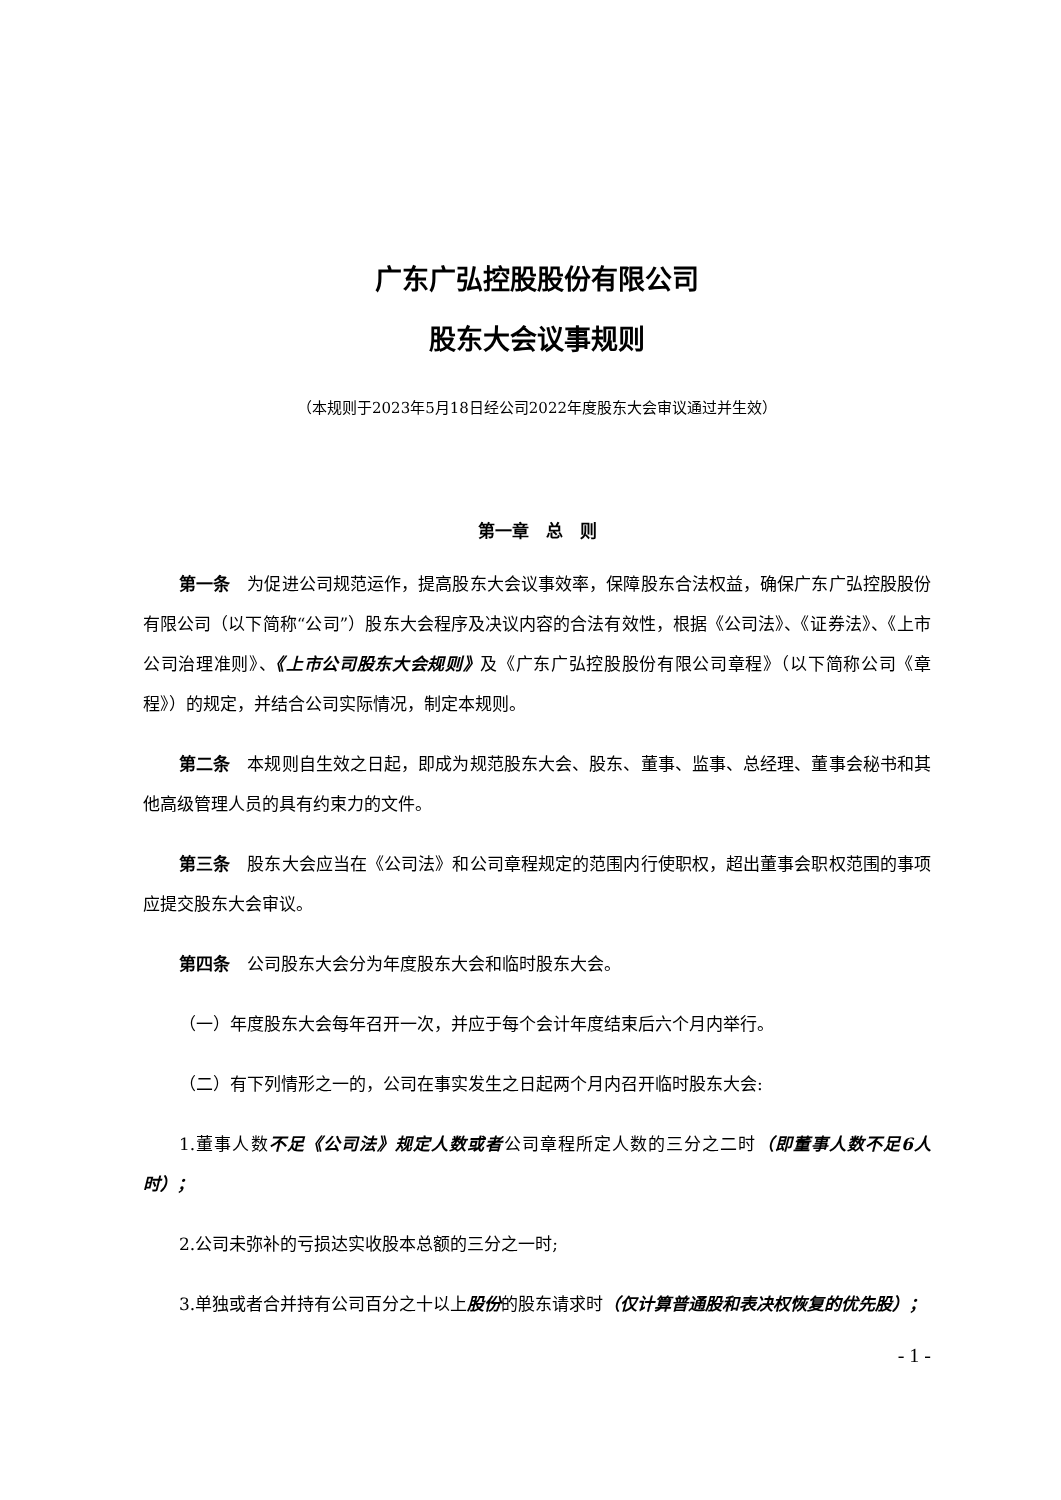广东广弘控股股份有限公司
股东大会议事规则
（本规则于2023年5月18日经公司2022年度股东大会审议通过并生效）
第一章　总　则
第一条　为促进公司规范运作，提高股东大会议事效率，保障股东合法权益，确保广东广弘控股股份有限公司（以下简称“公司”）股东大会程序及决议内容的合法有效性，根据《公司法》、《证券法》、《上市公司治理准则》、《上市公司股东大会规则》及《广东广弘控股股份有限公司章程》（以下简称公司《章程》）的规定，并结合公司实际情况，制定本规则。
第二条　本规则自生效之日起，即成为规范股东大会、股东、董事、监事、总经理、董事会秘书和其他高级管理人员的具有约束力的文件。
第三条　股东大会应当在《公司法》和公司章程规定的范围内行使职权，超出董事会职权范围的事项应提交股东大会审议。
第四条　公司股东大会分为年度股东大会和临时股东大会。
（一）年度股东大会每年召开一次，并应于每个会计年度结束后六个月内举行。
（二）有下列情形之一的，公司在事实发生之日起两个月内召开临时股东大会:
1.董事人数不足《公司法》规定人数或者公司章程所定人数的三分之二时（即董事人数不足6人时）；
2.公司未弥补的亏损达实收股本总额的三分之一时;
3.单独或者合并持有公司百分之十以上股份的股东请求时（仅计算普通股和表决权恢复的优先股）；
- 1 -